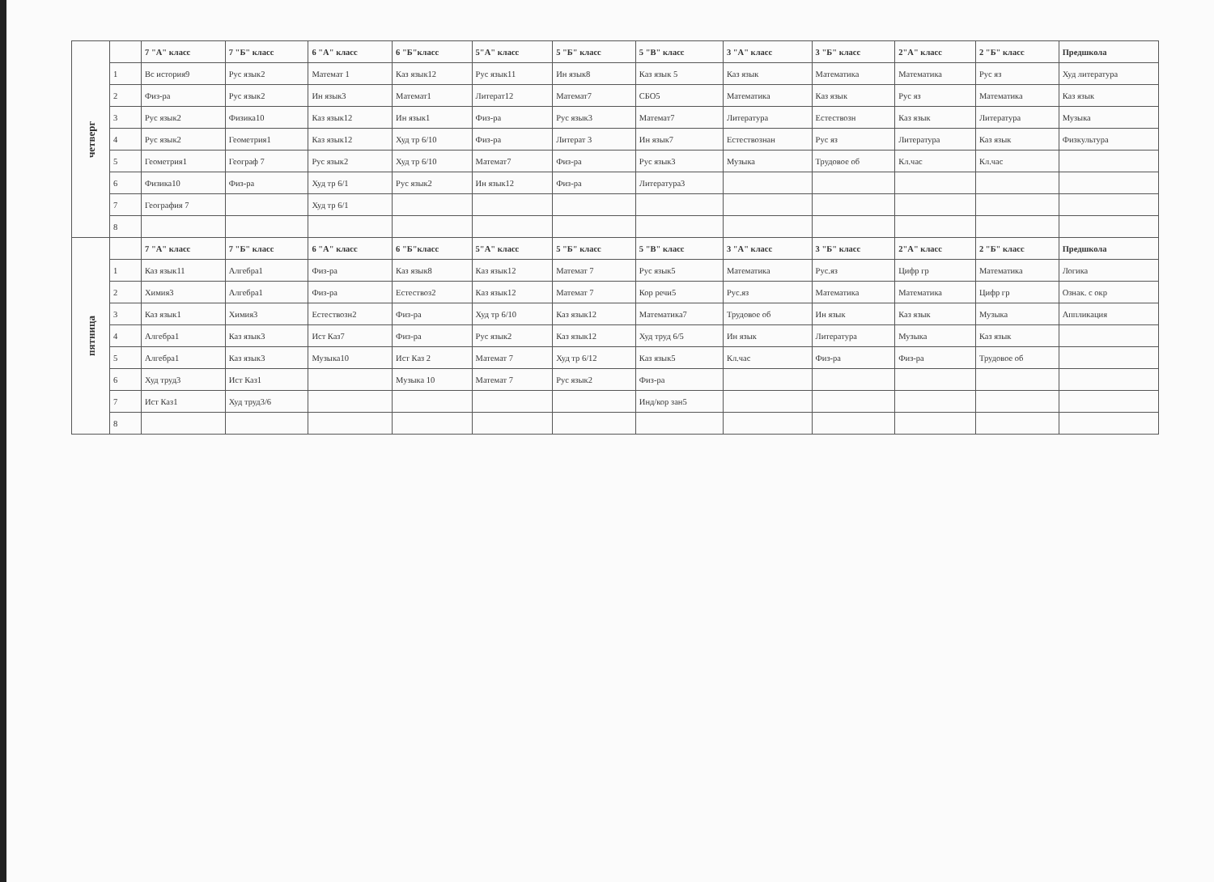| четверг | | 7 "А" класс | 7 "Б" класс | 6 "А" класс | 6 "Б"класс | 5"А" класс | 5 "Б" класс | 5 "В" класс | 3 "А" класс | 3 "Б" класс | 2"А" класс | 2 "Б" класс | Предшкола |
| | 1 | Вс история9 | Рус язык2 | Математ 1 | Каз язык12 | Рус язык11 | Ин язык8 | Каз язык 5 | Каз язык | Математика | Математика | Рус яз | Худ литература |
| | 2 | Физ-ра | Рус язык2 | Ин язык3 | Математ1 | Литерат12 | Математ7 | СБО5 | Математика | Каз язык | Рус яз | Математика | Каз язык |
| | 3 | Рус язык2 | Физика10 | Каз язык12 | Ин язык1 | Физ-ра | Рус язык3 | Математ7 | Литература | Естествозн | Каз язык | Литература | Музыка |
| | 4 | Рус язык2 | Геометрия1 | Каз язык12 | Худ тр 6/10 | Физ-ра | Литерат 3 | Ин язык7 | Естествознан | Рус яз | Литература | Каз язык | Физкультура |
| | 5 | Геометрия1 | Географ 7 | Рус язык2 | Худ тр 6/10 | Математ7 | Физ-ра | Рус язык3 | Музыка | Трудовое об | Кл.час | Кл.час | |
| | 6 | Физика10 | Физ-ра | Худ тр 6/1 | Рус язык2 | Ин язык12 | Физ-ра | Литература3 | | | | | |
| | 7 | География 7 | | Худ тр 6/1 | | | | | | | | | |
| | 8 | | | | | | | | | | | | |
| пятница | | 7 "А" класс | 7 "Б" класс | 6 "А" класс | 6 "Б"класс | 5"А" класс | 5 "Б" класс | 5 "В" класс | 3 "А" класс | 3 "Б" класс | 2"А" класс | 2 "Б" класс | Предшкола |
| | 1 | Каз язык11 | Алгебра1 | Физ-ра | Каз язык8 | Каз язык12 | Математ 7 | Рус язык5 | Математика | Рус.яз | Цифр гр | Математика | Логика |
| | 2 | Химия3 | Алгебра1 | Физ-ра | Естествоз2 | Каз язык12 | Математ 7 | Кор речи5 | Рус.яз | Математика | Математика | Цифр гр | Ознак. с окр |
| | 3 | Каз язык1 | Химия3 | Естествозн2 | Физ-ра | Худ тр 6/10 | Каз язык12 | Математика7 | Трудовое об | Ин язык | Каз язык | Музыка | Аппликация |
| | 4 | Алгебра1 | Каз язык3 | Ист Каз7 | Физ-ра | Рус язык2 | Каз язык12 | Худ труд 6/5 | Ин язык | Литература | Музыка | Каз язык | |
| | 5 | Алгебра1 | Каз язык3 | Музыка10 | Ист Каз 2 | Математ 7 | Худ тр 6/12 | Каз язык5 | Кл.час | Физ-ра | Физ-ра | Трудовое об | |
| | 6 | Худ труд3 | Ист Каз1 | | Музыка 10 | Математ 7 | Рус язык2 | Физ-ра | | | | | |
| | 7 | Ист Каз1 | Худ труд3/6 | | | | | Инд/кор зан5 | | | | | |
| | 8 | | | | | | | | | | | | |